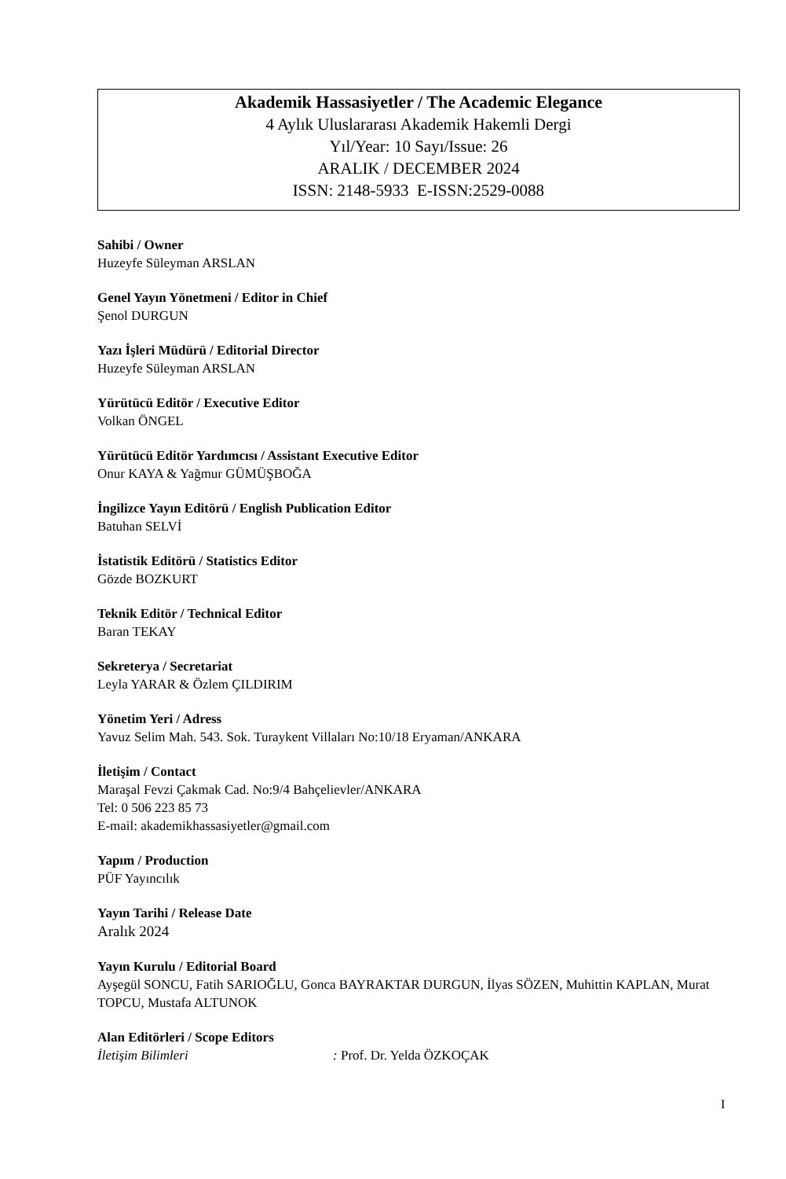Akademik Hassasiyetler / The Academic Elegance
4 Aylık Uluslararası Akademik Hakemli Dergi
Yıl/Year: 10 Sayı/Issue: 26
ARALIK / DECEMBER 2024
ISSN: 2148-5933 E-ISSN:2529-0088
Sahibi / Owner
Huzeyfe Süleyman ARSLAN
Genel Yayın Yönetmeni / Editor in Chief
Şenol DURGUN
Yazı İşleri Müdürü / Editorial Director
Huzeyfe Süleyman ARSLAN
Yürütücü Editör / Executive Editor
Volkan ÖNGEL
Yürütücü Editör Yardımcısı / Assistant Executive Editor
Onur KAYA & Yağmur GÜMÜŞBOĞA
İngilizce Yayın Editörü / English Publication Editor
Batuhan SELVİ
İstatistik Editörü / Statistics Editor
Gözde BOZKURT
Teknik Editör / Technical Editor
Baran TEKAY
Sekreterya / Secretariat
Leyla YARAR & Özlem ÇILDIRIM
Yönetim Yeri / Adress
Yavuz Selim Mah. 543. Sok. Turaykent Villaları No:10/18 Eryaman/ANKARA
İletişim / Contact
Maraşal Fevzi Çakmak Cad. No:9/4 Bahçelievler/ANKARA
Tel: 0 506 223 85 73
E-mail: akademikhassasiyetler@gmail.com
Yapım / Production
PÜF Yayıncılık
Yayın Tarihi / Release Date
Aralık 2024
Yayın Kurulu / Editorial Board
Ayşegül SONCU, Fatih SARIOĞLU, Gonca BAYRAKTAR DURGUN, İlyas SÖZEN, Muhittin KAPLAN, Murat TOPCU, Mustafa ALTUNOK
Alan Editörleri / Scope Editors
İletişim Bilimleri: Prof. Dr. Yelda ÖZKOÇAK
I